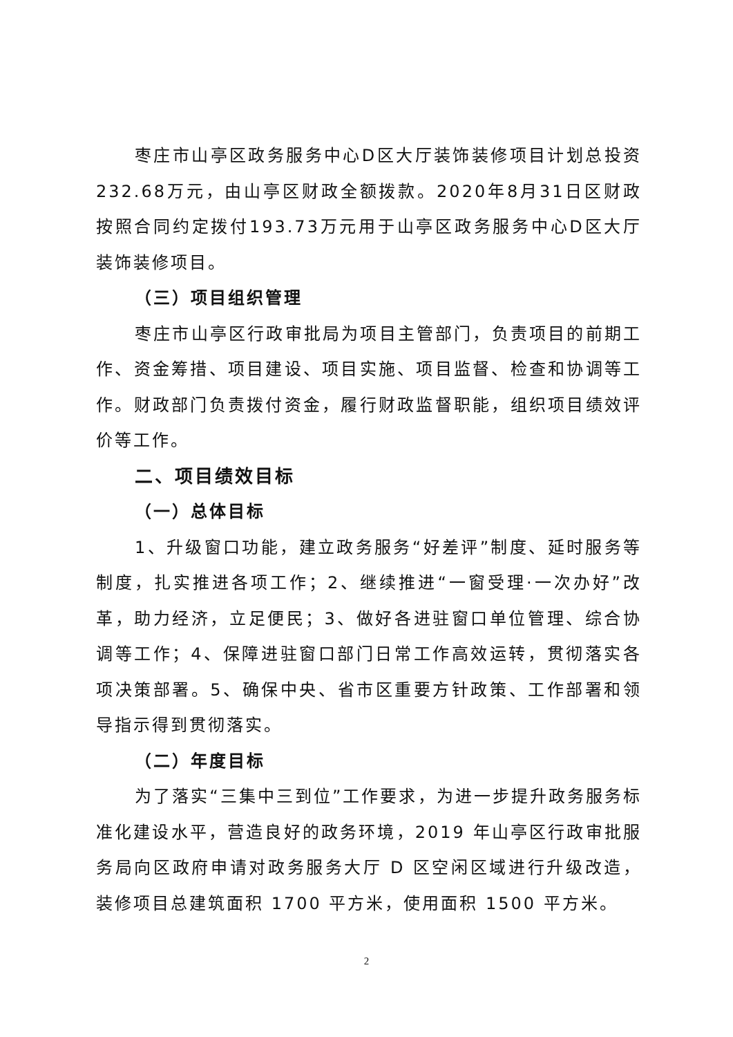枣庄市山亭区政务服务中心D区大厅装饰装修项目计划总投资232.68万元，由山亭区财政全额拨款。2020年8月31日区财政按照合同约定拨付193.73万元用于山亭区政务服务中心D区大厅装饰装修项目。
（三）项目组织管理
枣庄市山亭区行政审批局为项目主管部门，负责项目的前期工作、资金筹措、项目建设、项目实施、项目监督、检查和协调等工作。财政部门负责拨付资金，履行财政监督职能，组织项目绩效评价等工作。
二、项目绩效目标
（一）总体目标
1、升级窗口功能，建立政务服务“好差评”制度、延时服务等制度，扎实推进各项工作；2、继续推进“一窗受理·一次办好”改革，助力经济，立足便民；3、做好各进驻窗口单位管理、综合协调等工作；4、保障进驻窗口部门日常工作高效运转，贯彻落实各项决策部署。5、确保中央、省市区重要方针政策、工作部署和领导指示得到贯彻落实。
（二）年度目标
为了落实“三集中三到位”工作要求，为进一步提升政务服务标准化建设水平，营造良好的政务环境，2019 年山亭区行政审批服务局向区政府申请对政务服务大厅 D 区空闲区域进行升级改造，装修项目总建筑面积 1700 平方米，使用面积 1500 平方米。
2